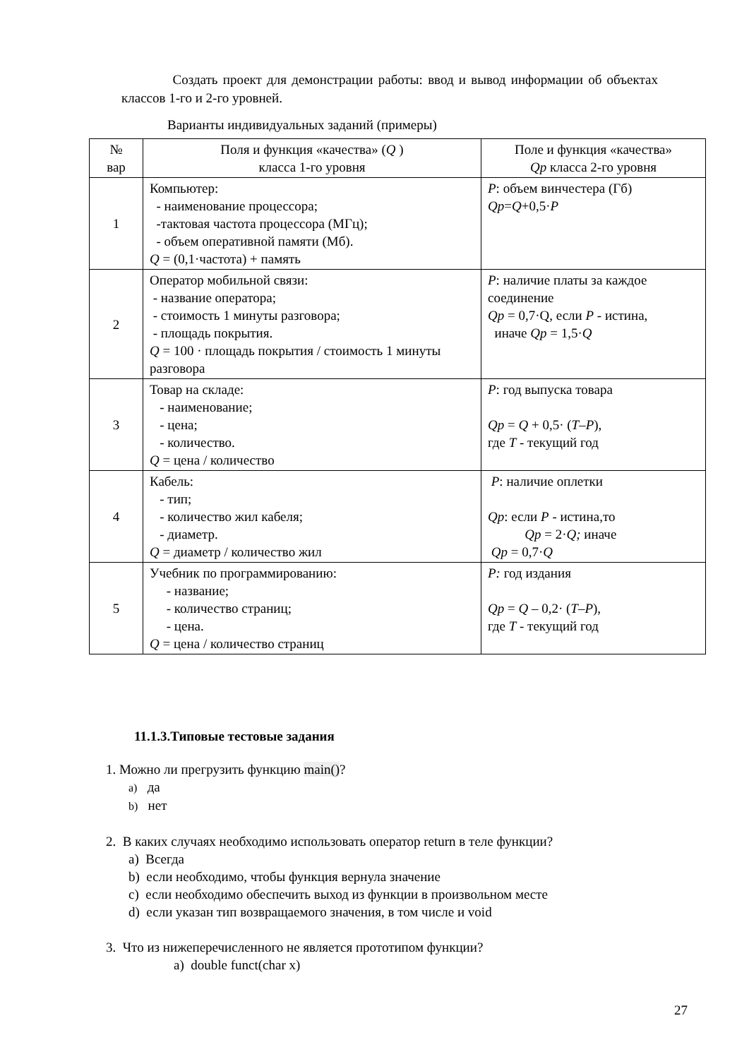Создать проект для демонстрации работы: ввод и вывод информации об объектах классов 1-го и 2-го уровней.
Варианты индивидуальных заданий (примеры)
| № вар | Поля и функция «качества» ( Q ) класса 1-го уровня | Поле и функция «качества» Qp класса 2-го уровня |
| --- | --- | --- |
| 1 | Компьютер: - наименование процессора; -тактовая частота процессора (МГц); - объем оперативной памяти (Мб). Q = (0,1·частота) + память | P : объем винчестера (Гб) Qp = Q +0,5· P |
| 2 | Оператор мобильной связи: - название оператора; - стоимость 1 минуты разговора; - площадь покрытия. Q = 100 · площадь покрытия / стоимость 1 минуты разговора | P : наличие платы за каждое соединение Qp = 0,7·Q, если P - истина, иначе Qp = 1,5· Q |
| 3 | Товар на складе: - наименование; - цена; - количество. Q = цена / количество | P : год выпуска товара Qp = Q + 0,5· ( T–P ), где T - текущий год |
| 4 | Кабель: - тип; - количество жил кабеля; - диаметр. Q = диаметр / количество жил | P : наличие оплетки Qp : если P - истина,то Qp = 2· Q; иначе Qp = 0,7· Q |
| 5 | Учебник по программированию: - название; - количество страниц; - цена. Q = цена / количество страниц | P: год издания Qp = Q – 0,2· ( T–P ), где T - текущий год |
11.1.3.Типовые тестовые задания
1. Можно ли прегрузить функцию main()?
a) да
b) нет
2. В каких случаях необходимо использовать оператор return в теле функции?
a) Всегда
b) если необходимо, чтобы функция вернула значение
c) если необходимо обеспечить выход из функции в произвольном месте
d) если указан тип возвращаемого значения, в том числе и void
3. Что из нижеперечисленного не является прототипом функции?
a) double funct(char x)
27